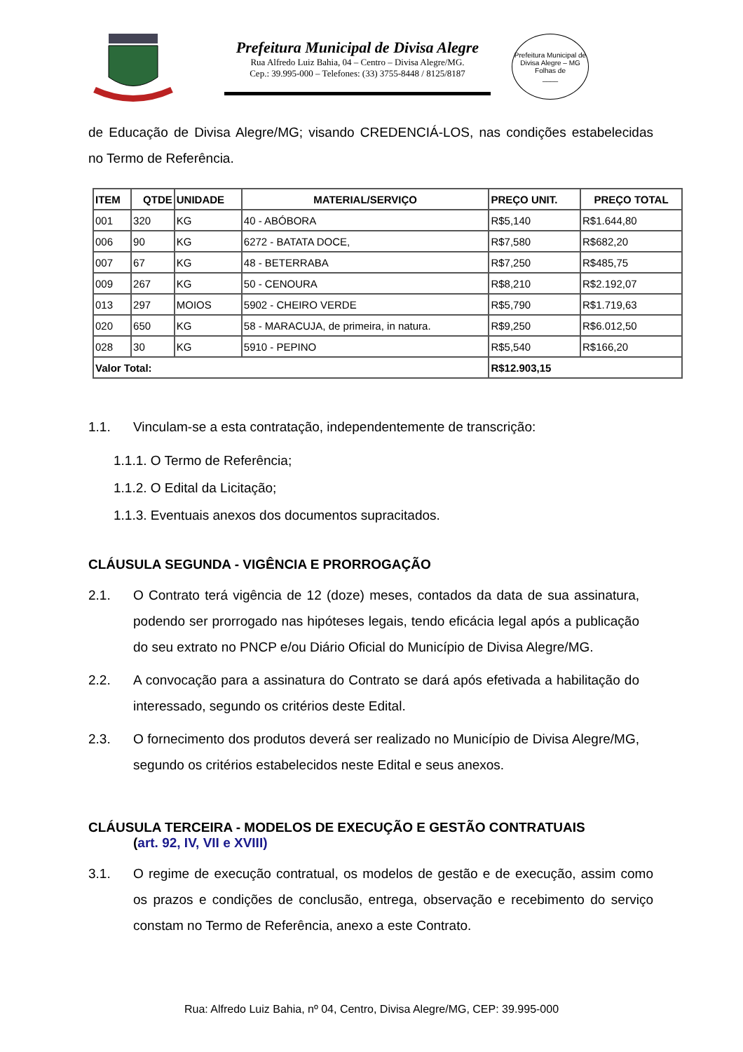Prefeitura Municipal de Divisa Alegre
Rua Alfredo Luiz Bahia, 04 – Centro – Divisa Alegre/MG.
Cep.: 39.995-000 – Telefones: (33) 3755-8448 / 8125/8187
Prefeitura Municipal de Divisa Alegre – MG
Folhas de
____
de Educação de Divisa Alegre/MG; visando CREDENCIÁ-LOS, nas condições estabelecidas no Termo de Referência.
| ITEM | QTDE | UNIDADE | MATERIAL/SERVIÇO | PREÇO UNIT. | PREÇO TOTAL |
| --- | --- | --- | --- | --- | --- |
| 001 | 320 | KG | 40 - ABÓBORA | R$5,140 | R$1.644,80 |
| 006 | 90 | KG | 6272 - BATATA DOCE, | R$7,580 | R$682,20 |
| 007 | 67 | KG | 48 - BETERRABA | R$7,250 | R$485,75 |
| 009 | 267 | KG | 50 - CENOURA | R$8,210 | R$2.192,07 |
| 013 | 297 | MOIOS | 5902 - CHEIRO VERDE | R$5,790 | R$1.719,63 |
| 020 | 650 | KG | 58 - MARACUJA, de primeira, in natura. | R$9,250 | R$6.012,50 |
| 028 | 30 | KG | 5910 - PEPINO | R$5,540 | R$166,20 |
| Valor Total: | | | | R$12.903,15 | |
1.1. Vinculam-se a esta contratação, independentemente de transcrição:
1.1.1. O Termo de Referência;
1.1.2. O Edital da Licitação;
1.1.3. Eventuais anexos dos documentos supracitados.
CLÁUSULA SEGUNDA - VIGÊNCIA E PRORROGAÇÃO
2.1. O Contrato terá vigência de 12 (doze) meses, contados da data de sua assinatura, podendo ser prorrogado nas hipóteses legais, tendo eficácia legal após a publicação do seu extrato no PNCP e/ou Diário Oficial do Município de Divisa Alegre/MG.
2.2. A convocação para a assinatura do Contrato se dará após efetivada a habilitação do interessado, segundo os critérios deste Edital.
2.3. O fornecimento dos produtos deverá ser realizado no Município de Divisa Alegre/MG, segundo os critérios estabelecidos neste Edital e seus anexos.
CLÁUSULA TERCEIRA - MODELOS DE EXECUÇÃO E GESTÃO CONTRATUAIS
(art. 92, IV, VII e XVIII)
3.1. O regime de execução contratual, os modelos de gestão e de execução, assim como os prazos e condições de conclusão, entrega, observação e recebimento do serviço constam no Termo de Referência, anexo a este Contrato.
Rua: Alfredo Luiz Bahia, nº 04, Centro, Divisa Alegre/MG, CEP: 39.995-000